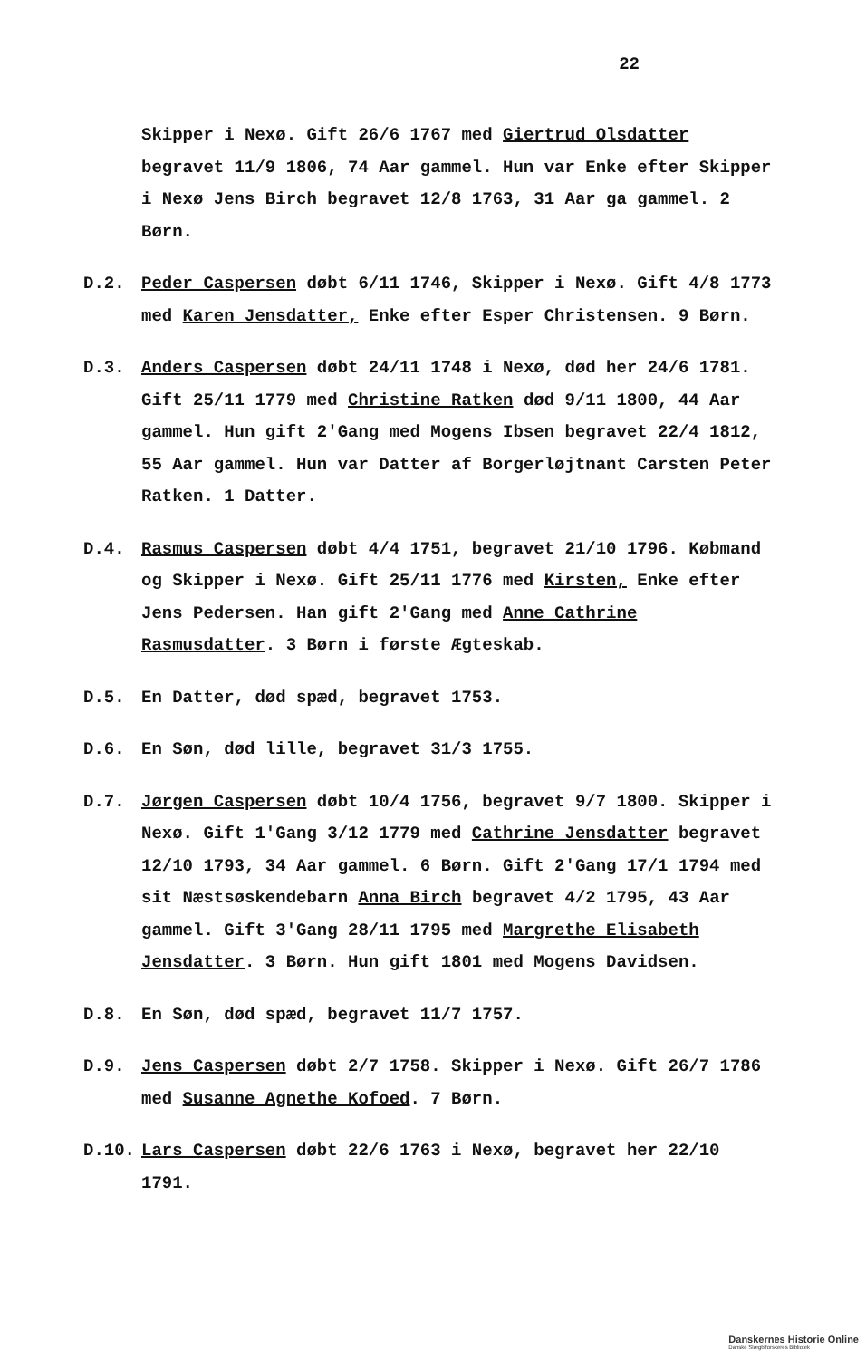22
Skipper i Nexø. Gift 26/6 1767 med Giertrud Olsdatter begravet 11/9 1806, 74 Aar gammel. Hun var Enke efter Skipper i Nexø Jens Birch begravet 12/8 1763, 31 Aar ga gammel. 2 Børn.
D.2. Peder Caspersen døbt 6/11 1746, Skipper i Nexø. Gift 4/8 1773 med Karen Jensdatter, Enke efter Esper Christensen. 9 Børn.
D.3. Anders Caspersen døbt 24/11 1748 i Nexø, død her 24/6 1781. Gift 25/11 1779 med Christine Ratken død 9/11 1800, 44 Aar gammel. Hun gift 2'Gang med Mogens Ibsen begravet 22/4 1812, 55 Aar gammel. Hun var Datter af Borgerløjtnant Carsten Peter Ratken. 1 Datter.
D.4. Rasmus Caspersen døbt 4/4 1751, begravet 21/10 1796. Købmand og Skipper i Nexø. Gift 25/11 1776 med Kirsten, Enke efter Jens Pedersen. Han gift 2'Gang med Anne Cathrine Rasmusdatter. 3 Børn i første Ægteskab.
D.5. En Datter, død spæd, begravet 1753.
D.6. En Søn, død lille, begravet 31/3 1755.
D.7. Jørgen Caspersen døbt 10/4 1756, begravet 9/7 1800. Skipper i Nexø. Gift 1'Gang 3/12 1779 med Cathrine Jensdatter begravet 12/10 1793, 34 Aar gammel. 6 Børn. Gift 2'Gang 17/1 1794 med sit Næstsøskendebarn Anna Birch begravet 4/2 1795, 43 Aar gammel. Gift 3'Gang 28/11 1795 med Margrethe Elisabeth Jensdatter. 3 Børn. Hun gift 1801 med Mogens Davidsen.
D.8. En Søn, død spæd, begravet 11/7 1757.
D.9. Jens Caspersen døbt 2/7 1758. Skipper i Nexø. Gift 26/7 1786 med Susanne Agnethe Kofoed. 7 Børn.
D.10. Lars Caspersen døbt 22/6 1763 i Nexø, begravet her 22/10 1791.
Danskernes Historie Online
Danske Slægtsforskeres Bibliotek